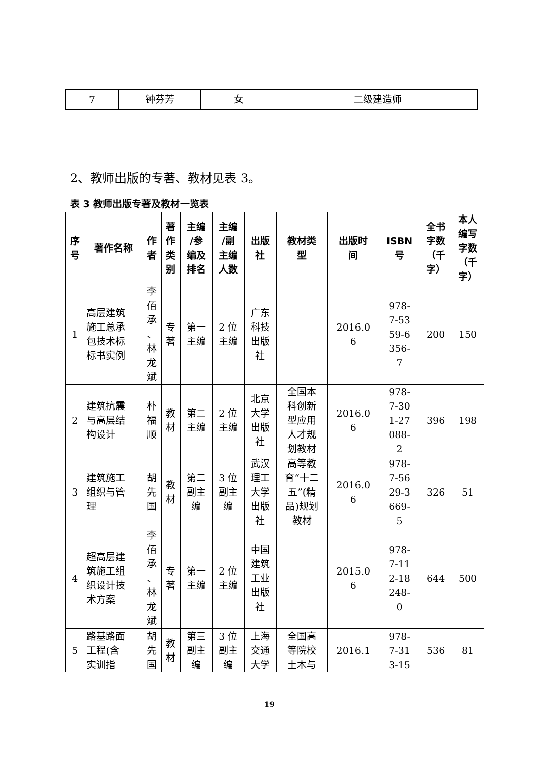| 7 | 钟芬芳 | 女 | 二级建造师 |
2、教师出版的专著、教材见表 3。
表 3 教师出版专著及教材一览表
| 序 号 | 著作名称 | 作 者 | 著 作 类 别 | 主编 /参 编及 排名 | 主编 /副 主编 人数 | 出版 社 | 教材类 型 | 出版时 间 | ISBN 号 | 全书 字数 （千 字） | 本人 编写 字数 （千 字） |
| --- | --- | --- | --- | --- | --- | --- | --- | --- | --- | --- | --- |
| 1 | 高层建筑 施工总承 包技术标 标书实例 | 李 佰 承 、 林 龙 斌 | 专 著 | 第一 主编 | 2 位 主编 | 广东 科技 出版 社 | | 2016.0 6 | 978- 7-53 59-6 356- 7 | 200 | 150 |
| 2 | 建筑抗震 与高层结 构设计 | 朴 福 顺 | 教 材 | 第二 主编 | 2 位 主编 | 北京 大学 出版 社 | 全国本 科创新 型应用 人才规 划教材 | 2016.0 6 | 978- 7-30 1-27 088- 2 | 396 | 198 |
| 3 | 建筑施工 组织与管 理 | 胡 先 国 | 教 材 | 第二 副主 编 | 3 位 副主 编 | 武汉 理工 大学 出版 社 | 高等教 育“十二 五”(精 品)规划 教材 | 2016.0 6 | 978- 7-56 29-3 669- 5 | 326 | 51 |
| 4 | 超高层建 筑施工组 织设计技 术方案 | 李 佰 承 、 林 龙 斌 | 专 著 | 第一 主编 | 2 位 主编 | 中国 建筑 工业 出版 社 | | 2015.0 6 | 978- 7-11 2-18 248- 0 | 644 | 500 |
| 5 | 路基路面 工程(含 实训指 | 胡 先 国 | 教 材 | 第三 副主 编 | 3 位 副主 编 | 上海 交通 大学 | 全国高 等院校 土木与 | 2016.1 | 978- 7-31 3-15 | 536 | 81 |
19